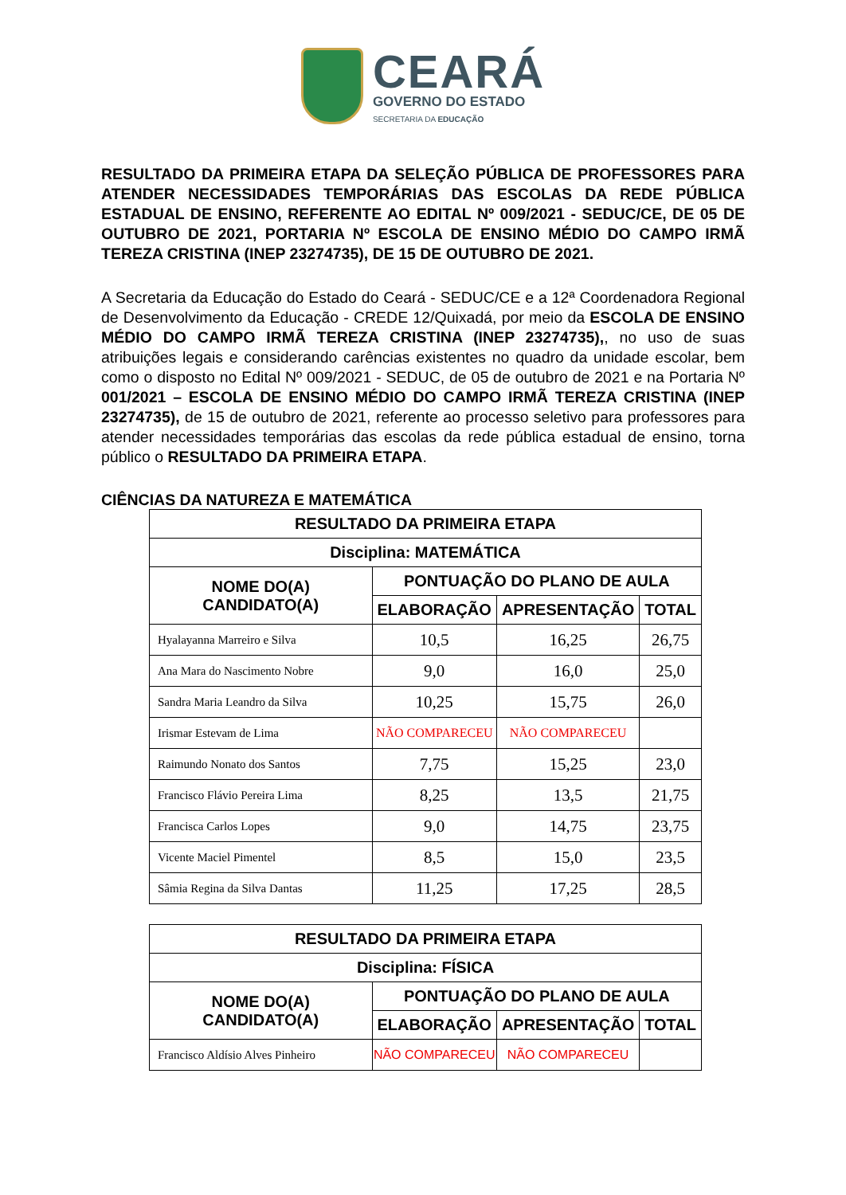CEARÁ
GOVERNO DO ESTADO
SECRETARIA DA EDUCAÇÃO
RESULTADO DA PRIMEIRA ETAPA DA SELEÇÃO PÚBLICA DE PROFESSORES PARA ATENDER NECESSIDADES TEMPORÁRIAS DAS ESCOLAS DA REDE PÚBLICA ESTADUAL DE ENSINO, REFERENTE AO EDITAL Nº 009/2021 - SEDUC/CE, DE 05 DE OUTUBRO DE 2021, PORTARIA Nº ESCOLA DE ENSINO MÉDIO DO CAMPO IRMÃ TEREZA CRISTINA (INEP 23274735), DE 15 DE OUTUBRO DE 2021.
A Secretaria da Educação do Estado do Ceará - SEDUC/CE e a 12ª Coordenadora Regional de Desenvolvimento da Educação - CREDE 12/Quixadá, por meio da ESCOLA DE ENSINO MÉDIO DO CAMPO IRMÃ TEREZA CRISTINA (INEP 23274735),, no uso de suas atribuições legais e considerando carências existentes no quadro da unidade escolar, bem como o disposto no Edital Nº 009/2021 - SEDUC, de 05 de outubro de 2021 e na Portaria Nº 001/2021 – ESCOLA DE ENSINO MÉDIO DO CAMPO IRMÃ TEREZA CRISTINA (INEP 23274735), de 15 de outubro de 2021, referente ao processo seletivo para professores para atender necessidades temporárias das escolas da rede pública estadual de ensino, torna público o RESULTADO DA PRIMEIRA ETAPA.
CIÊNCIAS DA NATUREZA E MATEMÁTICA
| RESULTADO DA PRIMEIRA ETAPA | | | |
| --- | --- | --- | --- |
| Disciplina: MATEMÁTICA | | | |
| NOME DO(A) CANDIDATO(A) | PONTUAÇÃO DO PLANO DE AULA | | |
| | ELABORAÇÃO | APRESENTAÇÃO | TOTAL |
| Hyalayanna Marreiro e Silva | 10,5 | 16,25 | 26,75 |
| Ana Mara do Nascimento Nobre | 9,0 | 16,0 | 25,0 |
| Sandra Maria Leandro da Silva | 10,25 | 15,75 | 26,0 |
| Irismar Estevam de Lima | NÃO COMPARECEU | NÃO COMPARECEU | |
| Raimundo Nonato dos Santos | 7,75 | 15,25 | 23,0 |
| Francisco Flávio Pereira Lima | 8,25 | 13,5 | 21,75 |
| Francisca Carlos Lopes | 9,0 | 14,75 | 23,75 |
| Vicente Maciel Pimentel | 8,5 | 15,0 | 23,5 |
| Sâmia Regina da Silva Dantas | 11,25 | 17,25 | 28,5 |
| RESULTADO DA PRIMEIRA ETAPA | | | |
| --- | --- | --- | --- |
| Disciplina: FÍSICA | | | |
| NOME DO(A) CANDIDATO(A) | PONTUAÇÃO DO PLANO DE AULA | | |
| | ELABORAÇÃO | APRESENTAÇÃO | TOTAL |
| Francisco Aldísio Alves Pinheiro | NÃO COMPARECEU | NÃO COMPARECEU | |